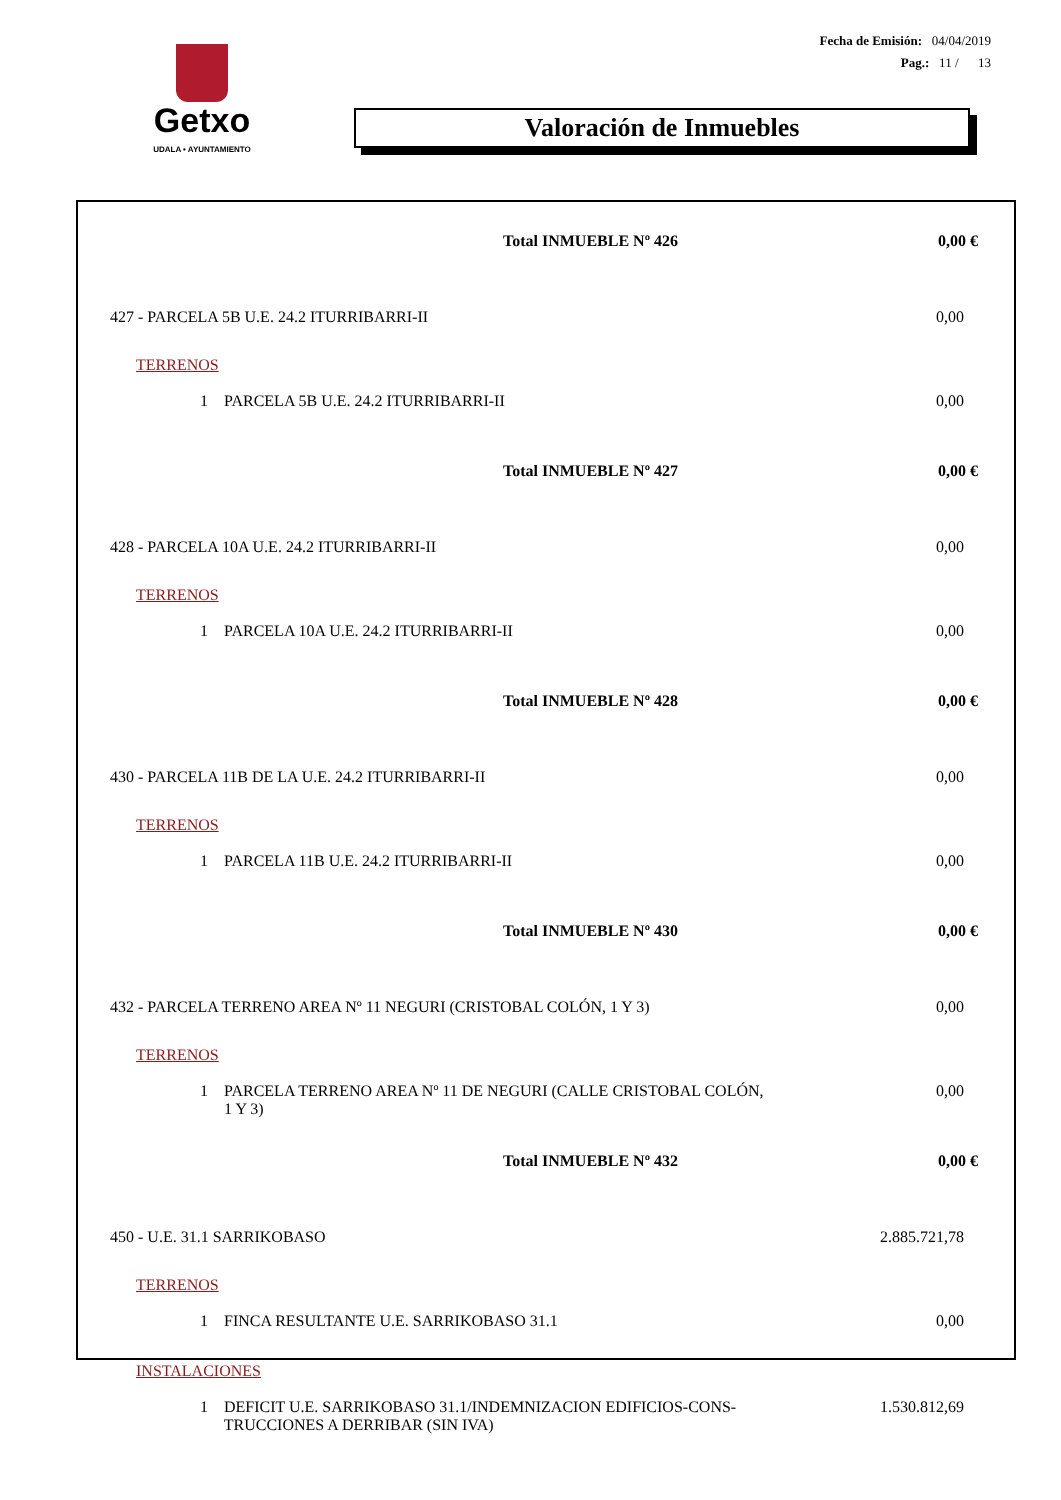Getxo
UDALA • AYUNTAMIENTO
Fecha de Emisión: 04/04/2019
Pag.: 11 / 13
Valoración de Inmuebles
| Total INMUEBLE Nº 426 | 0,00 € |
| 427 - PARCELA 5B U.E. 24.2 ITURRIBARRI-II | 0,00 |
| TERRENOS | |
| 1 PARCELA 5B U.E. 24.2 ITURRIBARRI-II | 0,00 |
| Total INMUEBLE Nº 427 | 0,00 € |
| 428 - PARCELA 10A U.E. 24.2 ITURRIBARRI-II | 0,00 |
| TERRENOS | |
| 1 PARCELA 10A U.E. 24.2 ITURRIBARRI-II | 0,00 |
| Total INMUEBLE Nº 428 | 0,00 € |
| 430 - PARCELA 11B DE LA U.E. 24.2 ITURRIBARRI-II | 0,00 |
| TERRENOS | |
| 1 PARCELA 11B U.E. 24.2 ITURRIBARRI-II | 0,00 |
| Total INMUEBLE Nº 430 | 0,00 € |
| 432 - PARCELA TERRENO AREA Nº 11 NEGURI (CRISTOBAL COLÓN, 1 Y 3) | 0,00 |
| TERRENOS | |
| 1 PARCELA TERRENO AREA Nº 11 DE NEGURI (CALLE CRISTOBAL COLÓN, 1 Y 3) | 0,00 |
| Total INMUEBLE Nº 432 | 0,00 € |
| 450 - U.E. 31.1 SARRIKOBASO | 2.885.721,78 |
| TERRENOS | |
| 1 FINCA RESULTANTE U.E. SARRIKOBASO 31.1 | 0,00 |
| INSTALACIONES | |
| 1 DEFICIT U.E. SARRIKOBASO 31.1/INDEMNIZACION EDIFICIOS-CONS- TRUCCIONES A DERRIBAR (SIN IVA) | 1.530.812,69 |